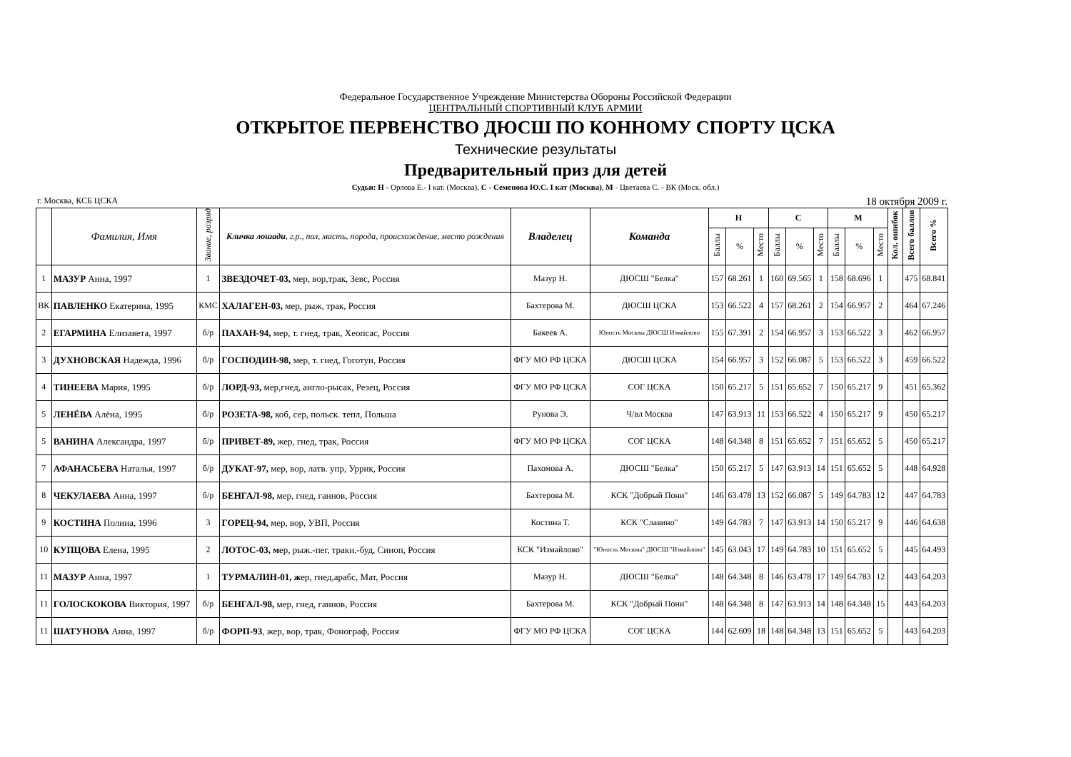Федеральное Государственное Учреждение Министерства Обороны Российской Федерации
ЦЕНТРАЛЬНЫЙ СПОРТИВНЫЙ КЛУБ АРМИИ
ОТКРЫТОЕ ПЕРВЕНСТВО ДЮСШ ПО КОННОМУ СПОРТУ ЦСКА
Технические результаты
Предварительный приз для детей
Судьи: Н - Орлова Е.- I кат. (Москва), С - Семенова Ю.С. I кат (Москва), М - Цветаева С. - ВК (Моск. обл.)
г. Москва, КСБ ЦСКА 18 октября 2009 г.
| | Фамилия, Имя | Звание, разряд | Кличка лошади , г.р., пол, масть, порода, происхождение, место рождения | Владелец | Команда | Н | | | С | | | М | | | Кол. ошибок | Всего баллов | Всего % |
| --- | --- | --- | --- | --- | --- | --- | --- | --- | --- | --- | --- | --- | --- | --- | --- | --- | --- |
| | | | | | | Баллы | % | Место | Баллы | % | Место | Баллы | % | Место | | | |
| 1 | МАЗУР Анна, 1997 | 1 | ЗВЕЗДОЧЕТ-03, мер, вор,трак, Зевс, Россия | Мазур Н. | ДЮСШ "Белка" | 157 | 68.261 | 1 | 160 | 69.565 | 1 | 158 | 68.696 | 1 | | 475 | 68.841 |
| ВК | ПАВЛЕНКО Екатерина, 1995 | КМС | ХАЛАГЕН-03, мер, рыж, трак, Россия | Бахтерова М. | ДЮСШ ЦСКА | 153 | 66.522 | 4 | 157 | 68.261 | 2 | 154 | 66.957 | 2 | | 464 | 67.246 |
| 2 | ЕГАРМИНА Елизавета, 1997 | б/р | ПАХАН-94, мер, т. гнед, трак, Хеопсас, Россия | Бакеев А. | Юность Москвы ДЮСШ Измайлово | 155 | 67.391 | 2 | 154 | 66.957 | 3 | 153 | 66.522 | 3 | | 462 | 66.957 |
| 3 | ДУХНОВСКАЯ Надежда, 1996 | б/р | ГОСПОДИН-98, мер, т. гнед, Гоготун, Россия | ФГУ МО РФ ЦСКА | ДЮСШ ЦСКА | 154 | 66.957 | 3 | 152 | 66.087 | 5 | 153 | 66.522 | 3 | | 459 | 66.522 |
| 4 | ТИНЕЕВА Мария, 1995 | б/р | ЛОРД-93, мер,гнед, англо-рысак, Резец, Россия | ФГУ МО РФ ЦСКА | СОГ ЦСКА | 150 | 65.217 | 5 | 151 | 65.652 | 7 | 150 | 65.217 | 9 | | 451 | 65.362 |
| 5 | ЛЕНЁВА Алёна, 1995 | б/р | РОЗЕТА-98, коб, сер, польск. тепл, Польша | Рунова Э. | Ч/вл Москва | 147 | 63.913 | 11 | 153 | 66.522 | 4 | 150 | 65.217 | 9 | | 450 | 65.217 |
| 5 | ВАНИНА Александра, 1997 | б/р | ПРИВЕТ-89, жер, гнед, трак, Россия | ФГУ МО РФ ЦСКА | СОГ ЦСКА | 148 | 64.348 | 8 | 151 | 65.652 | 7 | 151 | 65.652 | 5 | | 450 | 65.217 |
| 7 | АФАНАСЬЕВА Наталья, 1997 | б/р | ДУКАТ-97, мер, вор, латв. упр, Уррик, Россия | Пахомова А. | ДЮСШ "Белка" | 150 | 65.217 | 5 | 147 | 63.913 | 14 | 151 | 65.652 | 5 | | 448 | 64.928 |
| 8 | ЧЕКУЛАЕВА Анна, 1997 | б/р | БЕНГАЛ-98, мер, гнед, ганнов, Россия | Бахтерова М. | КСК "Добрый Пони" | 146 | 63.478 | 13 | 152 | 66.087 | 5 | 149 | 64.783 | 12 | | 447 | 64.783 |
| 9 | КОСТИНА Полина, 1996 | 3 | ГОРЕЦ-94, мер, вор, УВП, Россия | Костина Т. | КСК "Славино" | 149 | 64.783 | 7 | 147 | 63.913 | 14 | 150 | 65.217 | 9 | | 446 | 64.638 |
| 10 | КУПЦОВА Елена, 1995 | 2 | ЛОТОС-03, м ер, рыж.-пег, тракн.-буд, Синоп, Россия | КСК "Измайлово" | "Юность Москвы" ДЮСШ "Измайлово" | 145 | 63.043 | 17 | 149 | 64.783 | 10 | 151 | 65.652 | 5 | | 445 | 64.493 |
| 11 | МАЗУР Анна, 1997 | 1 | ТУРМАЛИН-01, ж ер, гнед,арабс, Мат, Россия | Мазур Н. | ДЮСШ "Белка" | 148 | 64.348 | 8 | 146 | 63.478 | 17 | 149 | 64.783 | 12 | | 443 | 64.203 |
| 11 | ГОЛОСКОКОВА Виктория, 1997 | б/р | БЕНГАЛ-98, мер, гнед, ганнов, Россия | Бахтерова М. | КСК "Добрый Пони" | 148 | 64.348 | 8 | 147 | 63.913 | 14 | 148 | 64.348 | 15 | | 443 | 64.203 |
| 11 | ШАТУНОВА Анна, 1997 | б/р | ФОРП-93 , жер, вор, трак, Фонограф, Россия | ФГУ МО РФ ЦСКА | СОГ ЦСКА | 144 | 62.609 | 18 | 148 | 64.348 | 13 | 151 | 65.652 | 5 | | 443 | 64.203 |